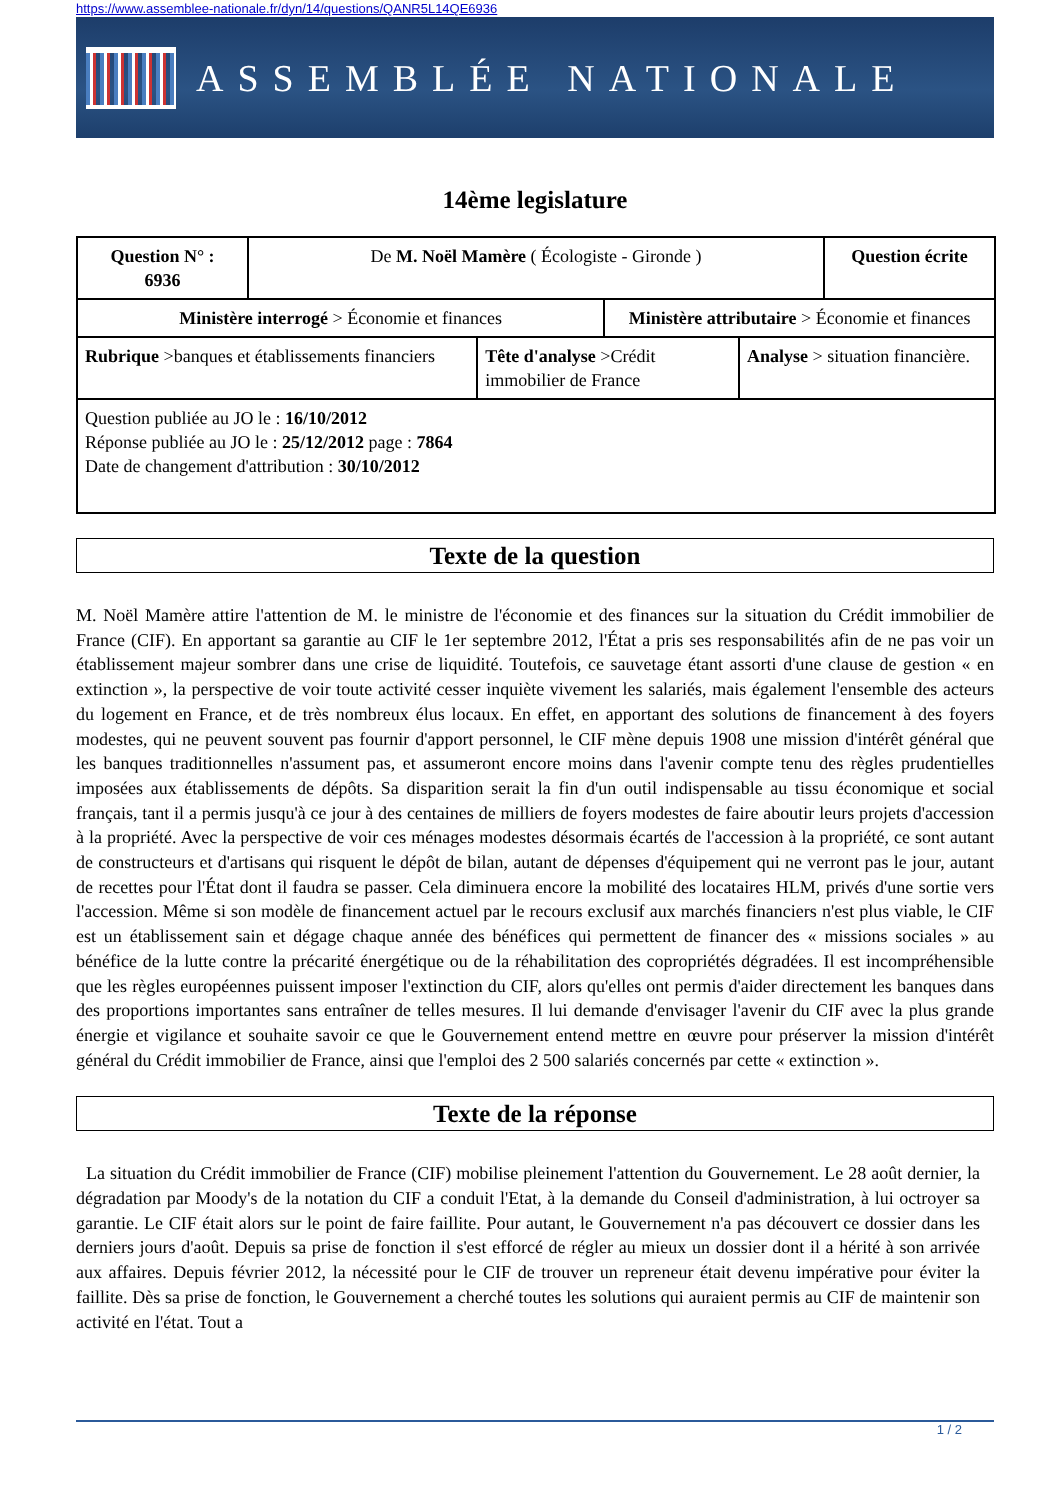https://www.assemblee-nationale.fr/dyn/14/questions/QANR5L14QE6936
ASSEMBLÉE NATIONALE
14ème legislature
| Question N° : 6936 | De M. Noël Mamère ( Écologiste - Gironde ) | | | | Question écrite |
| Ministère interrogé > Économie et finances | | | Ministère attributaire > Économie et finances | | |
| Rubrique >banques et établissements financiers | | Tête d'analyse >Crédit immobilier de France | | Analyse > situation financière. | |
| Question publiée au JO le : 16/10/2012 Réponse publiée au JO le : 25/12/2012 page : 7864 Date de changement d'attribution : 30/10/2012 | | | | | |
Texte de la question
M. Noël Mamère attire l'attention de M. le ministre de l'économie et des finances sur la situation du Crédit immobilier de France (CIF). En apportant sa garantie au CIF le 1er septembre 2012, l'État a pris ses responsabilités afin de ne pas voir un établissement majeur sombrer dans une crise de liquidité. Toutefois, ce sauvetage étant assorti d'une clause de gestion « en extinction », la perspective de voir toute activité cesser inquiète vivement les salariés, mais également l'ensemble des acteurs du logement en France, et de très nombreux élus locaux. En effet, en apportant des solutions de financement à des foyers modestes, qui ne peuvent souvent pas fournir d'apport personnel, le CIF mène depuis 1908 une mission d'intérêt général que les banques traditionnelles n'assument pas, et assumeront encore moins dans l'avenir compte tenu des règles prudentielles imposées aux établissements de dépôts. Sa disparition serait la fin d'un outil indispensable au tissu économique et social français, tant il a permis jusqu'à ce jour à des centaines de milliers de foyers modestes de faire aboutir leurs projets d'accession à la propriété. Avec la perspective de voir ces ménages modestes désormais écartés de l'accession à la propriété, ce sont autant de constructeurs et d'artisans qui risquent le dépôt de bilan, autant de dépenses d'équipement qui ne verront pas le jour, autant de recettes pour l'État dont il faudra se passer. Cela diminuera encore la mobilité des locataires HLM, privés d'une sortie vers l'accession. Même si son modèle de financement actuel par le recours exclusif aux marchés financiers n'est plus viable, le CIF est un établissement sain et dégage chaque année des bénéfices qui permettent de financer des « missions sociales » au bénéfice de la lutte contre la précarité énergétique ou de la réhabilitation des copropriétés dégradées. Il est incompréhensible que les règles européennes puissent imposer l'extinction du CIF, alors qu'elles ont permis d'aider directement les banques dans des proportions importantes sans entraîner de telles mesures. Il lui demande d'envisager l'avenir du CIF avec la plus grande énergie et vigilance et souhaite savoir ce que le Gouvernement entend mettre en œuvre pour préserver la mission d'intérêt général du Crédit immobilier de France, ainsi que l'emploi des 2 500 salariés concernés par cette « extinction ».
Texte de la réponse
La situation du Crédit immobilier de France (CIF) mobilise pleinement l'attention du Gouvernement. Le 28 août dernier, la dégradation par Moody's de la notation du CIF a conduit l'Etat, à la demande du Conseil d'administration, à lui octroyer sa garantie. Le CIF était alors sur le point de faire faillite. Pour autant, le Gouvernement n'a pas découvert ce dossier dans les derniers jours d'août. Depuis sa prise de fonction il s'est efforcé de régler au mieux un dossier dont il a hérité à son arrivée aux affaires. Depuis février 2012, la nécessité pour le CIF de trouver un repreneur était devenu impérative pour éviter la faillite. Dès sa prise de fonction, le Gouvernement a cherché toutes les solutions qui auraient permis au CIF de maintenir son activité en l'état. Tout a
1 / 2